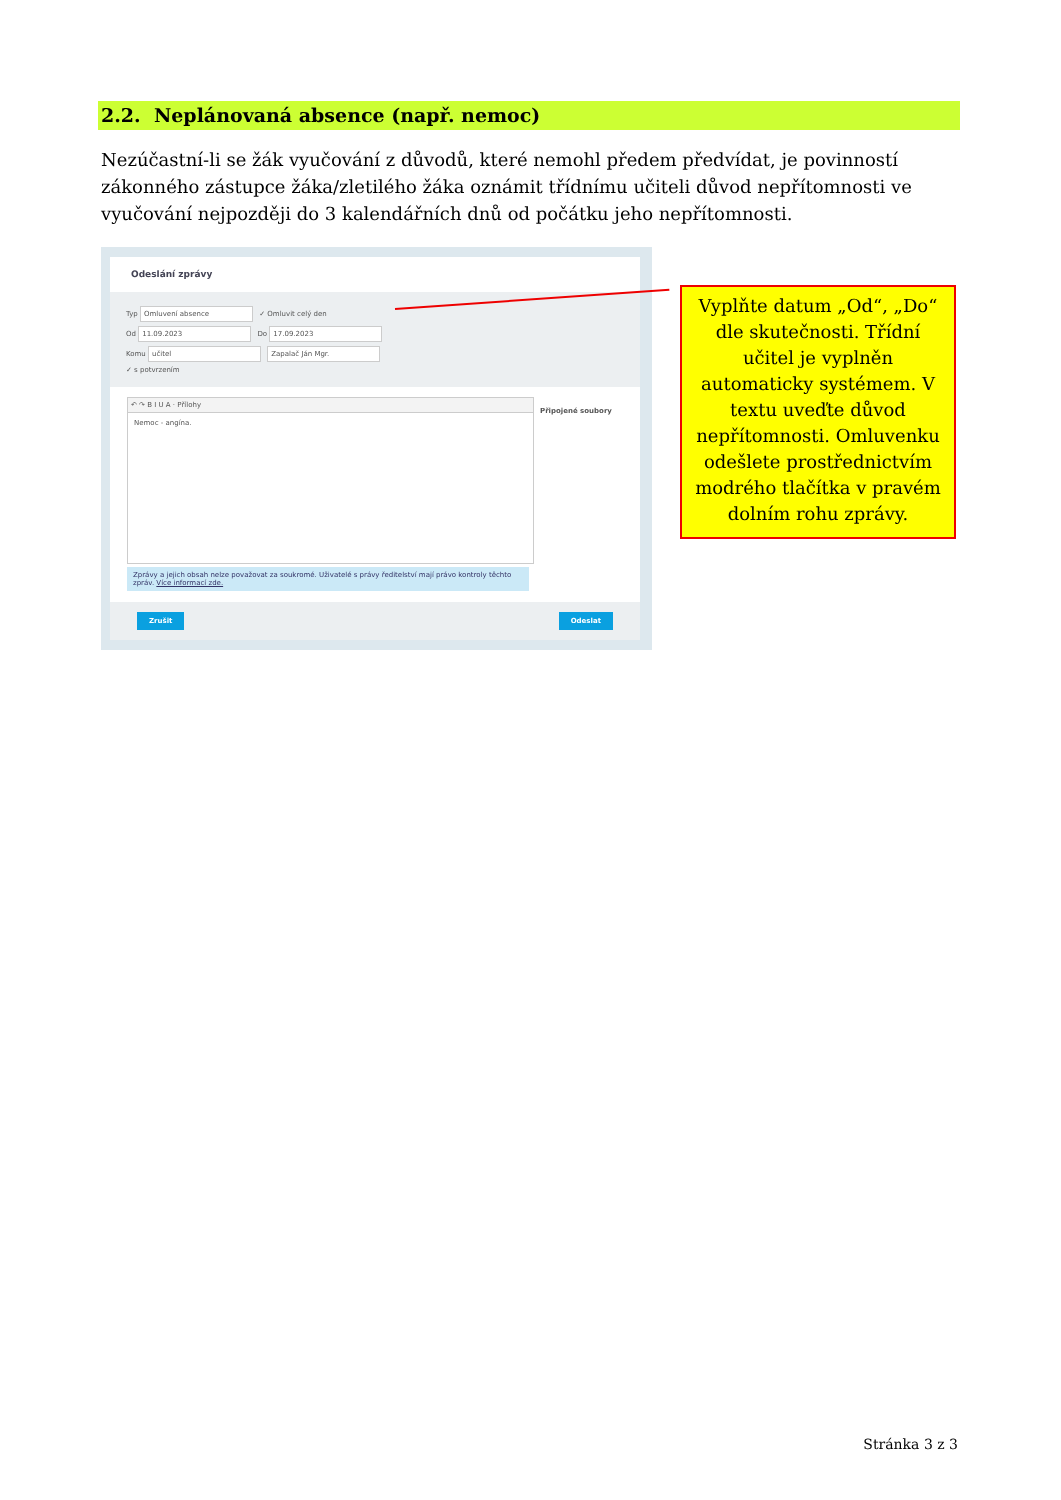2.2. Neplánovaná absence (např. nemoc)
Nezúčastní-li se žák vyučování z důvodů, které nemohl předem předvídat, je povinností zákonného zástupce žáka/zletilého žáka oznámit třídnímu učiteli důvod nepřítomnosti ve vyučování nejpozději do 3 kalendářních dnů od počátku jeho nepřítomnosti.
Odeslání zprávy
Typ Omluvení absence ✓ Omluvit celý den
Od 11.09.2023 Do 17.09.2023
Komu učitel Zapalač Ján Mgr.
✓ s potvrzením
↶ ↷ B I U A · Přílohy
Nemoc - angína.
Připojené soubory
Zprávy a jejich obsah nelze považovat za soukromé. Uživatelé s právy ředitelství mají právo kontroly těchto zpráv. Více informací zde.
Zrušit Odeslat
Vyplňte datum „Od“, „Do“ dle skutečnosti. Třídní učitel je vyplněn automaticky systémem. V textu uveďte důvod nepřítomnosti. Omluvenku odešlete prostřednictvím modrého tlačítka v pravém dolním rohu zprávy.
Stránka 3 z 3